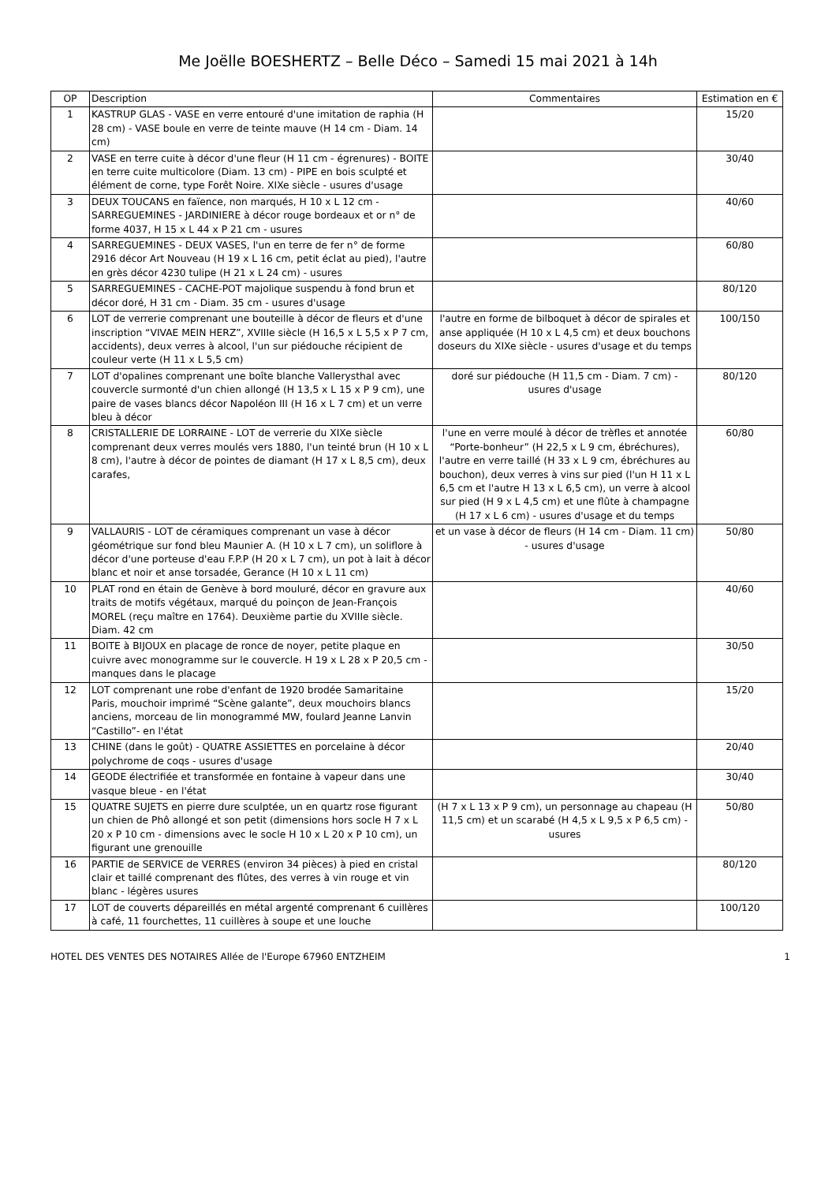Me Joëlle BOESHERTZ – Belle Déco – Samedi 15 mai 2021 à 14h
| OP | Description | Commentaires | Estimation en € |
| --- | --- | --- | --- |
| 1 | KASTRUP GLAS - VASE en verre entouré d'une imitation de raphia (H 28 cm) - VASE boule en verre de teinte mauve (H 14 cm - Diam. 14 cm) | | 15/20 |
| 2 | VASE en terre cuite à décor d'une fleur (H 11 cm - égrenures) - BOITE en terre cuite multicolore (Diam. 13 cm) - PIPE en bois sculpté et élément de corne, type Forêt Noire. XIXe siècle - usures d'usage | | 30/40 |
| 3 | DEUX TOUCANS en faïence, non marqués, H 10 x L 12 cm - SARREGUEMINES - JARDINIERE à décor rouge bordeaux et or n° de forme 4037, H 15 x L 44 x P 21 cm - usures | | 40/60 |
| 4 | SARREGUEMINES - DEUX VASES, l'un en terre de fer n° de forme 2916 décor Art Nouveau (H 19 x L 16 cm, petit éclat au pied), l'autre en grès décor 4230 tulipe (H 21 x L 24 cm) - usures | | 60/80 |
| 5 | SARREGUEMINES - CACHE-POT majolique suspendu à fond brun et décor doré, H 31 cm - Diam. 35 cm - usures d'usage | | 80/120 |
| 6 | LOT de verrerie comprenant une bouteille à décor de fleurs et d'une inscription “VIVAE MEIN HERZ”, XVIIIe siècle (H 16,5 x L 5,5 x P 7 cm, accidents), deux verres à alcool, l'un sur piédouche récipient de couleur verte (H 11 x L 5,5 cm) | l'autre en forme de bilboquet à décor de spirales et anse appliquée (H 10 x L 4,5 cm) et deux bouchons doseurs du XIXe siècle - usures d'usage et du temps | 100/150 |
| 7 | LOT d'opalines comprenant une boîte blanche Vallerysthal avec couvercle surmonté d'un chien allongé (H 13,5 x L 15 x P 9 cm), une paire de vases blancs décor Napoléon III (H 16 x L 7 cm) et un verre bleu à décor | doré sur piédouche (H 11,5 cm - Diam. 7 cm) - usures d'usage | 80/120 |
| 8 | CRISTALLERIE DE LORRAINE - LOT de verrerie du XIXe siècle comprenant deux verres moulés vers 1880, l'un teinté brun (H 10 x L 8 cm), l'autre à décor de pointes de diamant (H 17 x L 8,5 cm), deux carafes, | l'une en verre moulé à décor de trèfles et annotée “Porte-bonheur” (H 22,5 x L 9 cm, ébréchures), l'autre en verre taillé (H 33 x L 9 cm, ébréchures au bouchon), deux verres à vins sur pied (l'un H 11 x L 6,5 cm et l'autre H 13 x L 6,5 cm), un verre à alcool sur pied (H 9 x L 4,5 cm) et une flûte à champagne (H 17 x L 6 cm) - usures d'usage et du temps | 60/80 |
| 9 | VALLAURIS - LOT de céramiques comprenant un vase à décor géométrique sur fond bleu Maunier A. (H 10 x L 7 cm), un soliflore à décor d'une porteuse d'eau F.P.P (H 20 x L 7 cm), un pot à lait à décor blanc et noir et anse torsadée, Gerance (H 10 x L 11 cm) | et un vase à décor de fleurs (H 14 cm - Diam. 11 cm) - usures d'usage | 50/80 |
| 10 | PLAT rond en étain de Genève à bord mouluré, décor en gravure aux traits de motifs végétaux, marqué du poinçon de Jean-François MOREL (reçu maître en 1764). Deuxième partie du XVIIIe siècle. Diam. 42 cm | | 40/60 |
| 11 | BOITE à BIJOUX en placage de ronce de noyer, petite plaque en cuivre avec monogramme sur le couvercle. H 19 x L 28 x P 20,5 cm - manques dans le placage | | 30/50 |
| 12 | LOT comprenant une robe d'enfant de 1920 brodée Samaritaine Paris, mouchoir imprimé “Scène galante”, deux mouchoirs blancs anciens, morceau de lin monogrammé MW, foulard Jeanne Lanvin “Castillo”- en l'état | | 15/20 |
| 13 | CHINE (dans le goût) - QUATRE ASSIETTES en porcelaine à décor polychrome de coqs - usures d'usage | | 20/40 |
| 14 | GEODE électrifiée et transformée en fontaine à vapeur dans une vasque bleue - en l'état | | 30/40 |
| 15 | QUATRE SUJETS en pierre dure sculptée, un en quartz rose figurant un chien de Phô allongé et son petit (dimensions hors socle H 7 x L 20 x P 10 cm - dimensions avec le socle H 10 x L 20 x P 10 cm), un figurant une grenouille | (H 7 x L 13 x P 9 cm), un personnage au chapeau (H 11,5 cm) et un scarabé (H 4,5 x L 9,5 x P 6,5 cm) - usures | 50/80 |
| 16 | PARTIE de SERVICE de VERRES (environ 34 pièces) à pied en cristal clair et taillé comprenant des flûtes, des verres à vin rouge et vin blanc - légères usures | | 80/120 |
| 17 | LOT de couverts dépareillés en métal argenté comprenant 6 cuillères à café, 11 fourchettes, 11 cuillères à soupe et une louche | | 100/120 |
HOTEL DES VENTES DES NOTAIRES Allée de l'Europe 67960 ENTZHEIM 1